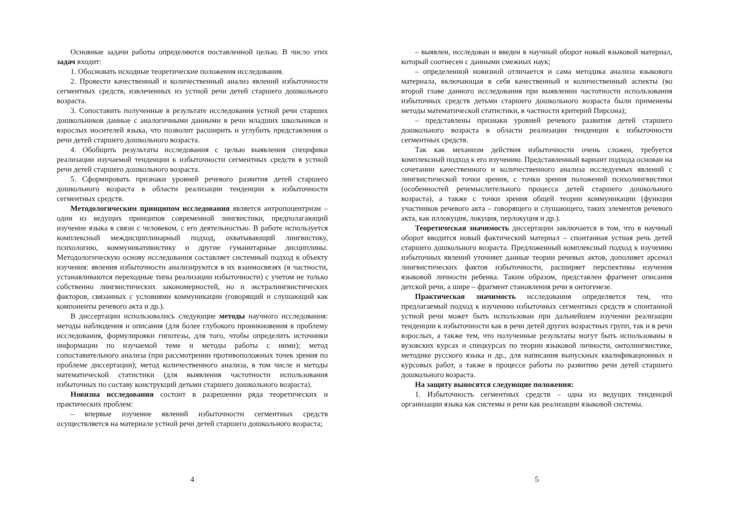Основные задачи работы определяются поставленной целью. В число этих задач входит:
1. Обосновать исходные теоретические положения исследования.
2. Провести качественный и количественный анализ явлений избыточности сегментных средств, извлеченных из устной речи детей старшего дошкольного возраста.
3. Сопоставить полученные в результате исследования устной речи старших дошкольников данные с аналогичными данными в речи младших школьников и взрослых носителей языка, что позволит расширить и углубить представления о речи детей старшего дошкольного возраста.
4. Обобщить результаты исследования с целью выявления специфики реализации изучаемой тенденции к избыточности сегментных средств в устной речи детей старшего дошкольного возраста.
5. Сформировать признаки уровней речевого развития детей старшего дошкольного возраста в области реализации тенденции к избыточности сегментных средств.
Методологическим принципом исследования является антропоцентризм – один из ведущих принципов современной лингвистики, предполагающий изучение языка в связи с человеком, с его деятельностью. В работе используется комплексный междисциплинарный подход, охватывающий лингвистику, психологию, коммуникативистику и другие гуманитарные дисциплины. Методологическую основу исследования составляет системный подход к объекту изучения: явления избыточности анализируются в их взаимосвязях (в частности, устанавливаются переходные типы реализации избыточности) с учетом не только собственно лингвистических закономерностей, но и экстралингвистических факторов, связанных с условиями коммуникации (говорящий и слушающий как компоненты речевого акта и др.).
В диссертации использовались следующие методы научного исследования: методы наблюдения и описания (для более глубокого проникновения в проблему исследования, формулировки гипотезы, для того, чтобы определить источники информации по изучаемой теме и методы работы с ними); метод сопоставительного анализа (при рассмотрении противоположных точек зрения по проблеме диссертации); метод количественного анализа, в том числе и методы математической статистики (для выявления частотности использования избыточных по составу конструкций детьми старшего дошкольного возраста).
Новизна исследования состоит в разрешении ряда теоретических и практических проблем:
– впервые изучение явлений избыточности сегментных средств осуществляется на материале устной речи детей старшего дошкольного возраста;
4
– выявлен, исследован и введен в научный оборот новый языковой материал, который соотнесен с данными смежных наук;
– определенной новизной отличается и сама методика анализа языкового материала, включающая в себя качественный и количественный аспекты (во второй главе данного исследования при выявлении частотности использования избыточных средств детьми старшего дошкольного возраста были применены методы математической статистики, в частности критерий Пирсона);
– представлены признаки уровней речевого развития детей старшего дошкольного возраста в области реализации тенденции к избыточности сегментных средств.
Так как механизм действия избыточности очень сложен, требуется комплексный подход к его изучению. Представленный вариант подхода основан на сочетании качественного и количественного анализа исследуемых явлений с лингвистической точки зрения, с точки зрения положений психолингвистики (особенностей речемыслительного процесса детей старшего дошкольного возраста), а также с точки зрения общей теории коммуникации (функции участников речевого акта – говорящего и слушающего, таких элементов речевого акта, как иллокуция, локуция, перлокуция и др.).
Теоретическая значимость диссертации заключается в том, что в научный оборот вводится новый фактический материал – спонтанная устная речь детей старшего дошкольного возраста. Предложенный комплексный подход к изучению избыточных явлений уточняет данные теории речевых актов, дополняет арсенал лингвистических фактов избыточности, расширяет перспективы изучения языковой личности ребенка. Таким образом, представлен фрагмент описания детской речи, а шире – фрагмент становления речи в онтогенезе.
Практическая значимость исследования определяется тем, что предлагаемый подход к изучению избыточных сегментных средств в спонтанной устной речи может быть использован при дальнейшем изучении реализации тенденции к избыточности как в речи детей других возрастных групп, так и в речи взрослых, а также тем, что полученные результаты могут быть использованы в вузовских курсах и спецкурсах по теории языковой личности, онтолингвистике, методике русского языка и др., для написания выпускных квалификационных и курсовых работ, а также в процессе работы по развитию речи детей старшего дошкольного возраста.
На защиту выносятся следующие положения:
1. Избыточность сегментных средств – одна из ведущих тенденций организации языка как системы и речи как реализации языковой системы.
5